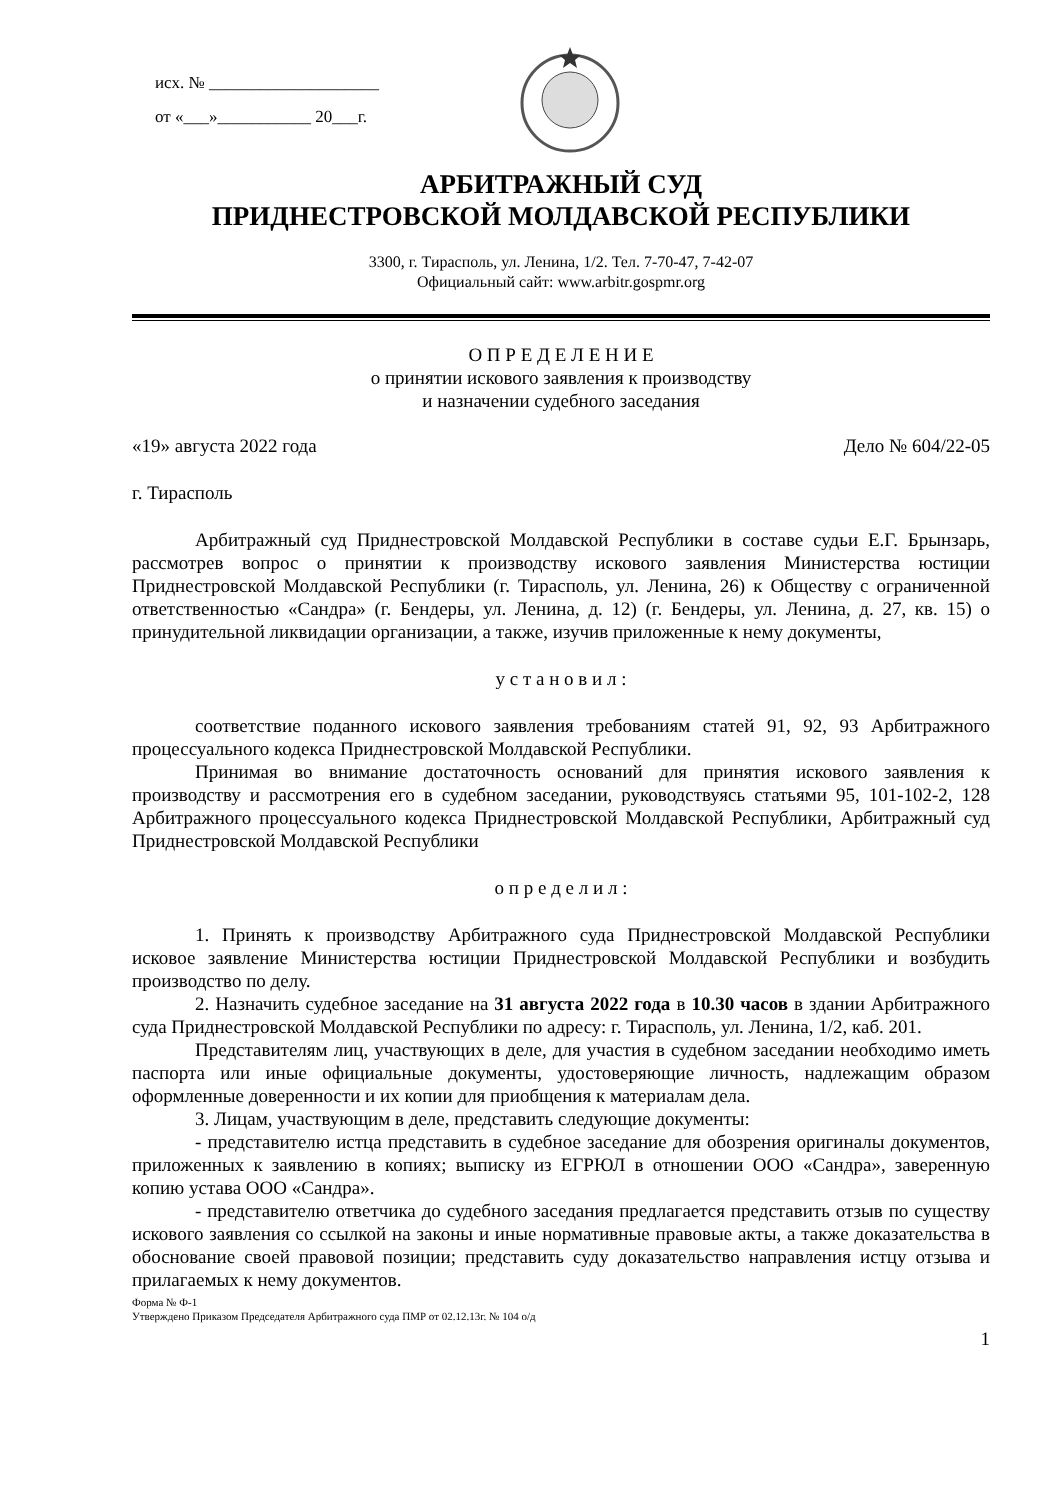исх. № ____________________
от «___»___________ 20___г.
АРБИТРАЖНЫЙ СУД
ПРИДНЕСТРОВСКОЙ МОЛДАВСКОЙ РЕСПУБЛИКИ
3300, г. Тирасполь, ул. Ленина, 1/2. Тел. 7-70-47, 7-42-07
Официальный сайт: www.arbitr.gospmr.org
О П Р Е Д Е Л Е Н И Е
о принятии искового заявления к производству
и назначении судебного заседания
«19» августа 2022 года Дело № 604/22-05
г. Тирасполь
Арбитражный суд Приднестровской Молдавской Республики в составе судьи Е.Г. Брынзарь, рассмотрев вопрос о принятии к производству искового заявления Министерства юстиции Приднестровской Молдавской Республики (г. Тирасполь, ул. Ленина, 26) к Обществу с ограниченной ответственностью «Сандра» (г. Бендеры, ул. Ленина, д. 12) (г. Бендеры, ул. Ленина, д. 27, кв. 15) о принудительной ликвидации организации, а также, изучив приложенные к нему документы,
у с т а н о в и л :
соответствие поданного искового заявления требованиям статей 91, 92, 93 Арбитражного процессуального кодекса Приднестровской Молдавской Республики.
Принимая во внимание достаточность оснований для принятия искового заявления к производству и рассмотрения его в судебном заседании, руководствуясь статьями 95, 101-102-2, 128 Арбитражного процессуального кодекса Приднестровской Молдавской Республики, Арбитражный суд Приднестровской Молдавской Республики
о п р е д е л и л :
1. Принять к производству Арбитражного суда Приднестровской Молдавской Республики исковое заявление Министерства юстиции Приднестровской Молдавской Республики и возбудить производство по делу.
2. Назначить судебное заседание на 31 августа 2022 года в 10.30 часов в здании Арбитражного суда Приднестровской Молдавской Республики по адресу: г. Тирасполь, ул. Ленина, 1/2, каб. 201.
Представителям лиц, участвующих в деле, для участия в судебном заседании необходимо иметь паспорта или иные официальные документы, удостоверяющие личность, надлежащим образом оформленные доверенности и их копии для приобщения к материалам дела.
3. Лицам, участвующим в деле, представить следующие документы:
- представителю истца представить в судебное заседание для обозрения оригиналы документов, приложенных к заявлению в копиях; выписку из ЕГРЮЛ в отношении ООО «Сандра», заверенную копию устава ООО «Сандра».
- представителю ответчика до судебного заседания предлагается представить отзыв по существу искового заявления со ссылкой на законы и иные нормативные правовые акты, а также доказательства в обоснование своей правовой позиции; представить суду доказательство направления истцу отзыва и прилагаемых к нему документов.
Форма № Ф-1
Утверждено Приказом Председателя Арбитражного суда ПМР от 02.12.13г. № 104 о/д
1